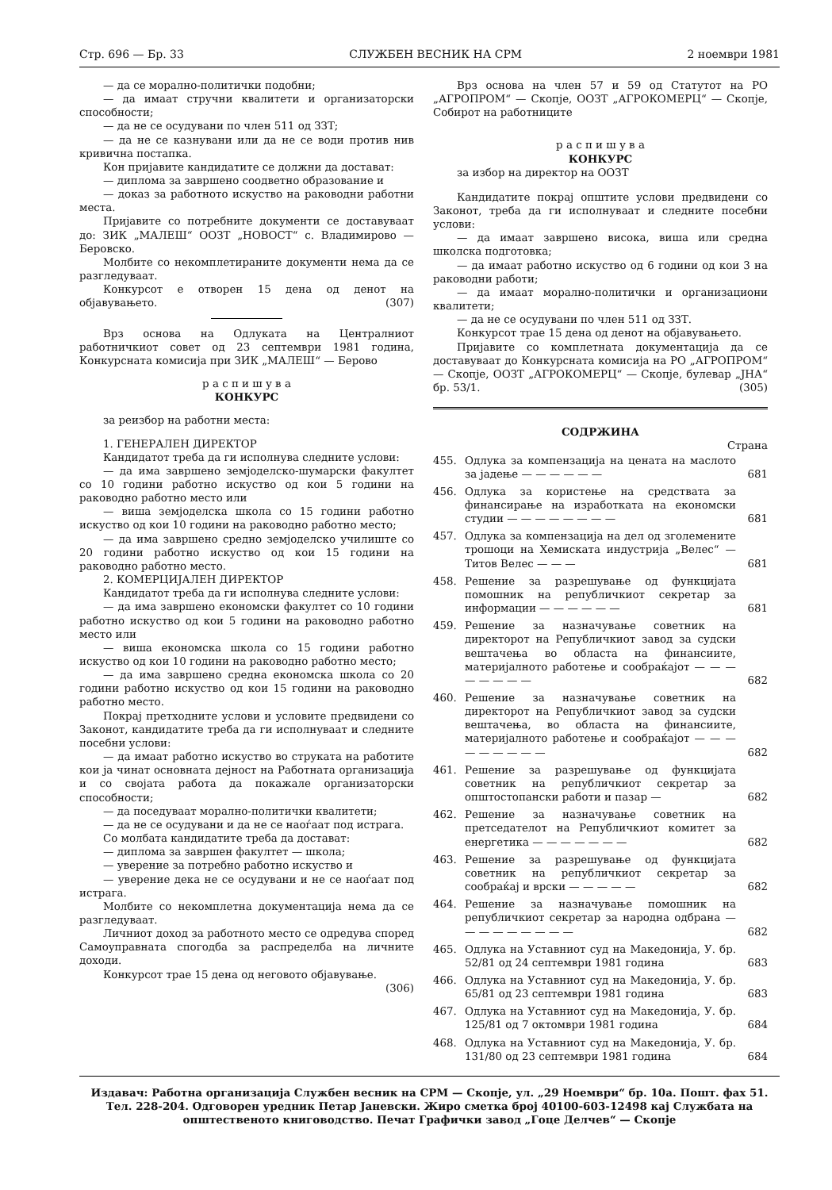Стр. 696 — Бр. 33 СЛУЖБЕН ВЕСНИК НА СРМ 2 ноември 1981
— да се морално-политички подобни;
— да имаат стручни квалитети и организаторски способности;
— да не се осудувани по член 511 од ЗЗТ;
— да не се казнувани или да не се води против нив кривична постапка.
Кон пријавите кандидатите се должни да достават:
— диплома за завршено соодветно образование и
— доказ за работното искуство на раководни работни места.
Пријавите со потребните документи се доставуваат до: ЗИК „МАЛЕШ“ ООЗТ „НОВОСТ“ с. Владимирово — Беровско.
Молбите со некомплетираните документи нема да се разгледуваат.
Конкурсот е отворен 15 дена од денот на објавувањето. (307)
Врз основа на Одлуката на Централниот работничкиот совет од 23 септември 1981 година, Конкурсната комисија при ЗИК „МАЛЕШ“ — Берово
р а с п и ш у в а
КОНКУРС
за реизбор на работни места:
1. ГЕНЕРАЛЕН ДИРЕКТОР
Кандидатот треба да ги исполнува следните услови:
— да има завршено земјоделско-шумарски факултет со 10 години работно искуство од кои 5 години на раководно работно место или
— виша земјоделска школа со 15 години работно искуство од кои 10 години на раководно работно место;
— да има завршено средно земјоделско училиште со 20 години работно искуство од кои 15 години на раководно работно место.
2. КОМЕРЦИЈАЛЕН ДИРЕКТОР
Кандидатот треба да ги исполнува следните услови:
— да има завршено економски факултет со 10 години работно искуство од кои 5 години на раководно работно место или
— виша економска школа со 15 години работно искуство од кои 10 години на раководно работно место;
— да има завршено средна економска школа со 20 години работно искуство од кои 15 години на раководно работно место.
Покрај претходните услови и условите предвидени со Законот, кандидатите треба да ги исполнуваат и следните посебни услови:
— да имаат работно искуство во струката на работите кои ја чинат основната дејност на Работната организација и со својата работа да покажале организаторски способности;
— да поседуваат морално-политички квалитети;
— да не се осудувани и да не се наоѓаат под истрага.
Со молбата кандидатите треба да достават:
— диплома за завршен факултет — школа;
— уверение за потребно работно искуство и
— уверение дека не се осудувани и не се наоѓаат под истрага.
Молбите со некомплетна документација нема да се разгледуваат.
Личниот доход за работното место се одредува според Самоуправната спогодба за распределба на личните доходи.
Конкурсот трае 15 дена од неговото објавување. (306)
Врз основа на член 57 и 59 од Статутот на РО „АГРОПРОМ“ — Скопје, ООЗТ „АГРОКОМЕРЦ“ — Скопје, Собирот на работниците
р а с п и ш у в а
КОНКУРС
за избор на директор на ООЗТ
Кандидатите покрај општите услови предвидени со Законот, треба да ги исполнуваат и следните посебни услови:
— да имаат завршено висока, виша или средна школска подготовка;
— да имаат работно искуство од 6 години од кои 3 на раководни работи;
— да имаат морално-политички и организациони квалитети;
— да не се осудувани по член 511 од ЗЗТ.
Конкурсот трае 15 дена од денот на објавувањето.
Пријавите со комплетната документација да се доставуваат до Конкурсната комисија на РО „АГРОПРОМ“ — Скопје, ООЗТ „АГРОКОМЕРЦ“ — Скопје, булевар „ЈНА“ бр. 53/1. (305)
СОДРЖИНА
Страна
| 455. | Одлука за компензација на цената на маслото за јадење — — — — — — | 681 |
| 456. | Одлука за користење на средствата за финансирање на изработката на економски студии — — — — — — — — | 681 |
| 457. | Одлука за компензација на дел од зголемените трошоци на Хемиската индустрија „Велес“ — Титов Велес — — — | 681 |
| 458. | Решение за разрешување од функцијата помошник на републичкиот секретар за информации — — — — — — | 681 |
| 459. | Решение за назначување советник на директорот на Републичкиот завод за судски вештачења во областа на финансиите, материјалното работење и сообраќајот — — — — — — — — | 682 |
| 460. | Решение за назначување советник на директорот на Републичкиот завод за судски вештачења, во областа на финансиите, материјалното работење и сообраќајот — — — — — — — — — | 682 |
| 461. | Решение за разрешување од функцијата советник на републичкиот секретар за општостопански работи и пазар — | 682 |
| 462. | Решение за назначување советник на претседателот на Републичкиот комитет за енергетика — — — — — — — | 682 |
| 463. | Решение за разрешување од функцијата советник на републичкиот секретар за сообраќај и врски — — — — — | 682 |
| 464. | Решение за назначување помошник на републичкиот секретар за народна одбрана — — — — — — — — — | 682 |
| 465. | Одлука на Уставниот суд на Македонија, У. бр. 52/81 од 24 септември 1981 година | 683 |
| 466. | Одлука на Уставниот суд на Македонија, У. бр. 65/81 од 23 септември 1981 година | 683 |
| 467. | Одлука на Уставниот суд на Македонија, У. бр. 125/81 од 7 октомври 1981 година | 684 |
| 468. | Одлука на Уставниот суд на Македонија, У. бр. 131/80 од 23 септември 1981 година | 684 |
Издавач: Работна организација Службен весник на СРМ — Скопје, ул. „29 Ноември“ бр. 10а. Пошт. фах 51. Тел. 228-204. Одговорен уредник Петар Јаневски. Жиро сметка број 40100-603-12498 кај Службата на општественото книговодство. Печат Графички завод „Гоце Делчев“ — Скопје